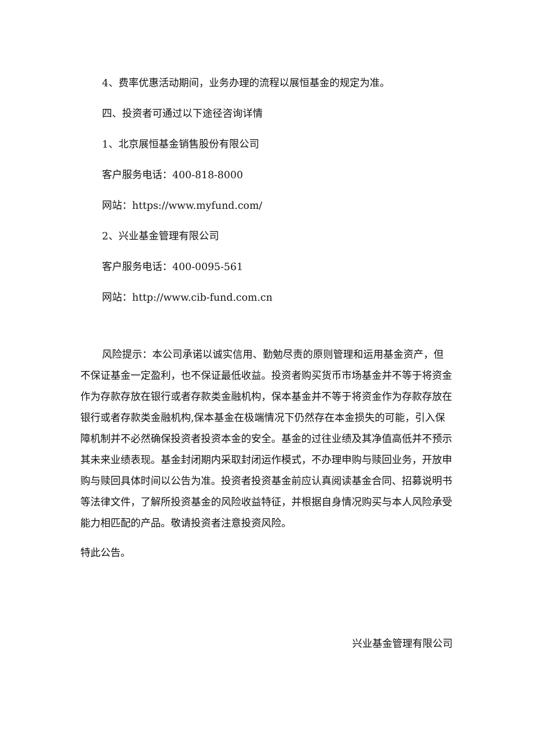4、费率优惠活动期间，业务办理的流程以展恒基金的规定为准。
四、投资者可通过以下途径咨询详情
1、北京展恒基金销售股份有限公司
客户服务电话：400-818-8000
网站：https://www.myfund.com/
2、兴业基金管理有限公司
客户服务电话：400-0095-561
网站：http://www.cib-fund.com.cn
风险提示：本公司承诺以诚实信用、勤勉尽责的原则管理和运用基金资产，但不保证基金一定盈利，也不保证最低收益。投资者购买货币市场基金并不等于将资金作为存款存放在银行或者存款类金融机构，保本基金并不等于将资金作为存款存放在银行或者存款类金融机构,保本基金在极端情况下仍然存在本金损失的可能，引入保障机制并不必然确保投资者投资本金的安全。基金的过往业绩及其净值高低并不预示其未来业绩表现。基金封闭期内采取封闭运作模式，不办理申购与赎回业务，开放申购与赎回具体时间以公告为准。投资者投资基金前应认真阅读基金合同、招募说明书等法律文件，了解所投资基金的风险收益特征，并根据自身情况购买与本人风险承受能力相匹配的产品。敬请投资者注意投资风险。
特此公告。
兴业基金管理有限公司